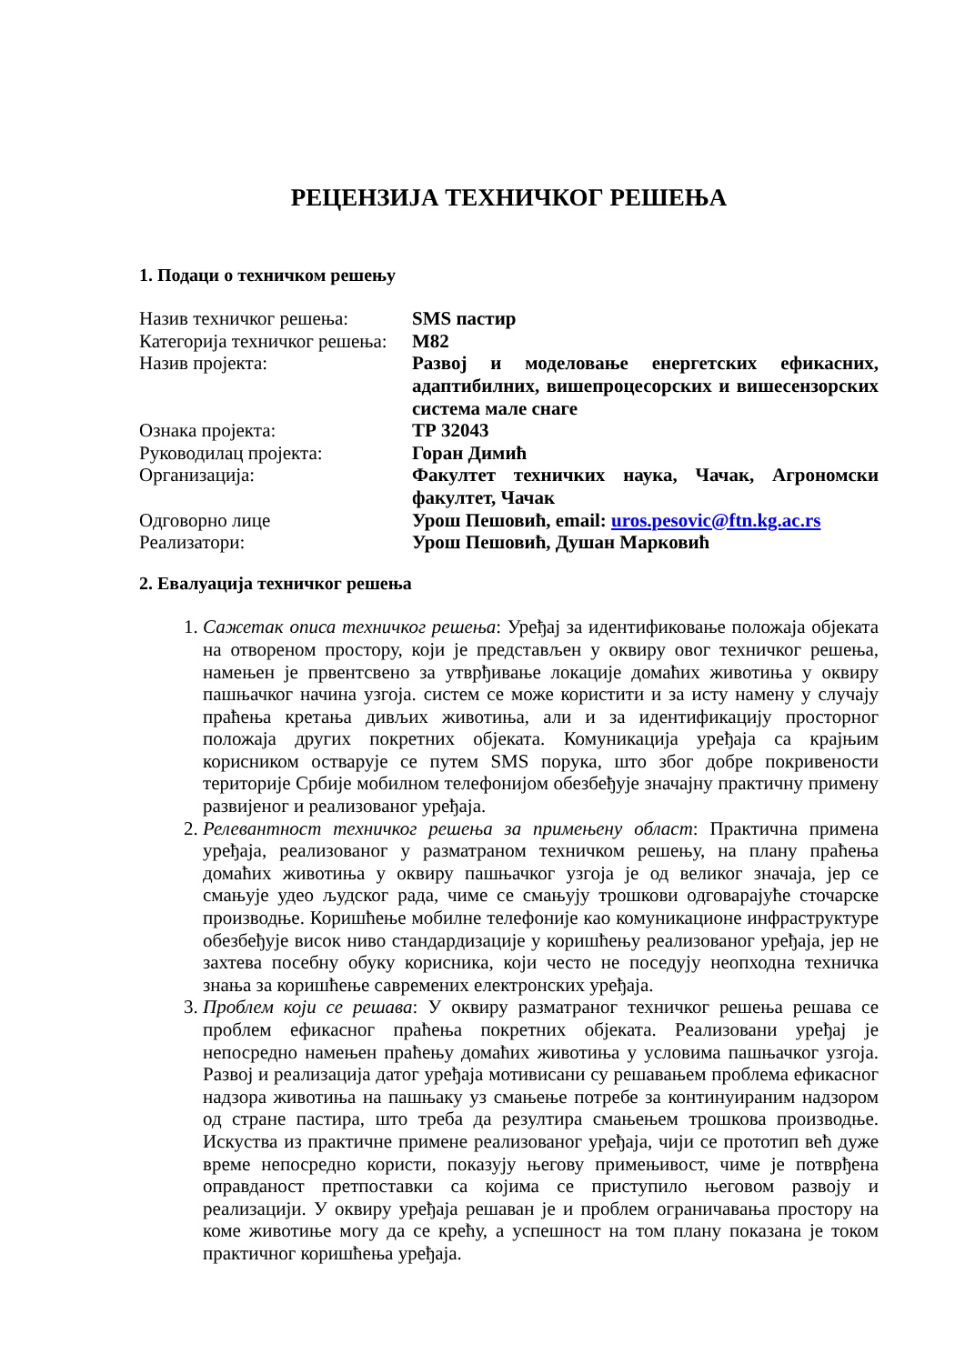РЕЦЕНЗИЈА ТЕХНИЧКОГ РЕШЕЊА
1. Подаци о техничком решењу
| Назив техничког решења: | SMS пастир |
| Категорија техничког решења: | М82 |
| Назив пројекта: | Развој и моделовање енергетских ефикасних, адаптибилних, вишепроцесорских и вишесензорских система мале снаге |
| Ознака пројекта: | ТР 32043 |
| Руководилац пројекта: | Горан Димић |
| Организација: | Факултет техничких наука, Чачак, Агрономски факултет, Чачак |
| Одговорно лице | Урош Пешовић, email: uros.pesovic@ftn.kg.ac.rs |
| Реализатори: | Урош Пешовић, Душан Марковић |
2. Евалуација техничког решења
1. Сажетак описа техничког решења: Уређај за идентификовање положаја објеката на отвореном простору, који је представљен у оквиру овог техничког решења, намењен је првентсвено за утврђивање локације домаћих животиња у оквиру пашњачког начина узгоја. систем се може користити и за исту намену у случају праћења кретања дивљих животиња, али и за идентификацију просторног положаја других покретних објеката. Комуникација уређаја са крајњим корисником остварује се путем SMS порука, што због добре покривености територије Србије мобилном телефонијом обезбеђује значајну практичну примену развијеног и реализованог уређаја.
2. Релевантност техничког решења за примењену област: Практична примена уређаја, реализованог у разматраном техничком решењу, на плану праћења домаћих животиња у оквиру пашњачког узгоја је од великог значаја, јер се смањује удео људског рада, чиме се смањују трошкови одговарајуће сточарске производње. Коришћење мобилне телефоније као комуникационе инфраструктуре обезбеђује висок ниво стандардизације у коришћењу реализованог уређаја, јер не захтева посебну обуку корисника, који често не поседују неопходна техничка знања за коришћење савремених електронских уређаја.
3. Проблем који се решава: У оквиру разматраног техничког решења решава се проблем ефикасног праћења покретних објеката. Реализовани уређај је непосредно намењен праћењу домаћих животиња у условима пашњачког узгоја. Развој и реализација датог уређаја мотивисани су решавањем проблема ефикасног надзора животиња на пашњаку уз смањење потребе за континуираним надзором од стране пастира, што треба да резултира смањењем трошкова производње. Искуства из практичне примене реализованог уређаја, чији се прототип већ дуже време непосредно користи, показују његову примењивост, чиме је потврђена оправданост претпоставки са којима се приступило његовом развоју и реализацији. У оквиру уређаја решаван је и проблем ограничавања простору на коме животиње могу да се крећу, а успешност на том плану показана је током практичног коришћења уређаја.